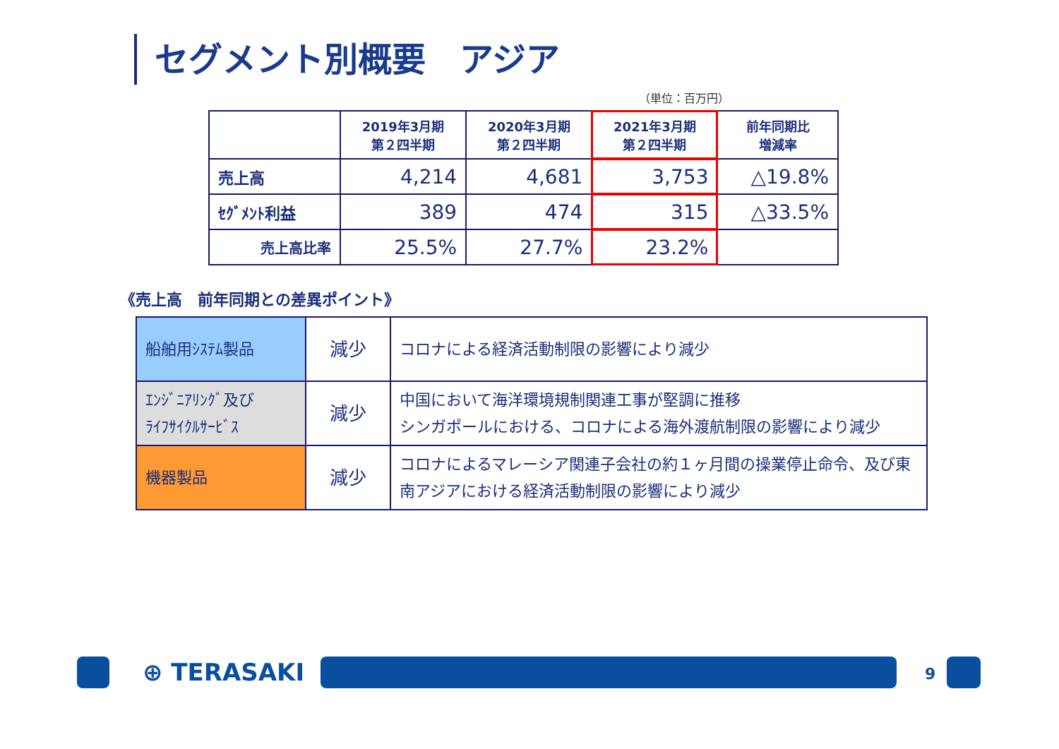セグメント別概要　アジア
（単位：百万円）
| | 2019年3月期 第２四半期 | 2020年3月期 第２四半期 | 2021年3月期 第２四半期 | 前年同期比 増減率 |
| --- | --- | --- | --- | --- |
| 売上高 | 4,214 | 4,681 | 3,753 | △19.8% |
| ｾｸﾞﾒﾝﾄ利益 | 389 | 474 | 315 | △33.5% |
| 売上高比率 | 25.5% | 27.7% | 23.2% | |
《売上高　前年同期との差異ポイント》
| 船舶用ｼｽﾃﾑ製品 | 減少 | コロナによる経済活動制限の影響により減少 |
| ｴﾝｼﾞﾆｱﾘﾝｸﾞ及び ﾗｲﾌｻｲｸﾙｻｰﾋﾞｽ | 減少 | 中国において海洋環境規制関連工事が堅調に推移 シンガポールにおける、コロナによる海外渡航制限の影響により減少 |
| 機器製品 | 減少 | コロナによるマレーシア関連子会社の約１ヶ月間の操業停止命令、及び東南アジアにおける経済活動制限の影響により減少 |
⊕ TERASAKI 9